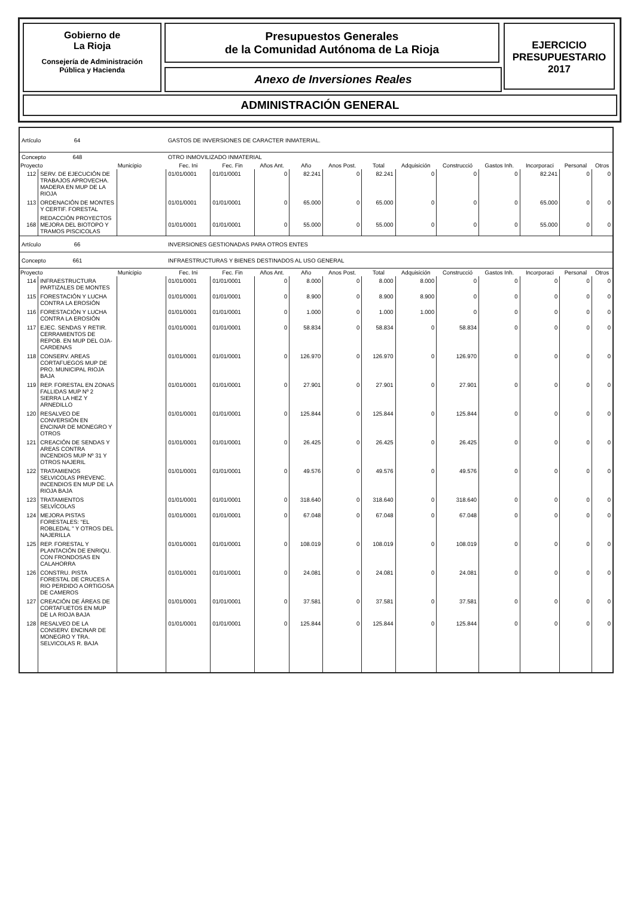Gobierno de
La Rioja
Consejería de Administración
Pública y Hacienda
Presupuestos Generales
de la Comunidad Autónoma de La Rioja
Anexo de Inversiones Reales
EJERCICIO
PRESUPUESTARIO
2017
ADMINISTRACIÓN GENERAL
| Artículo 64 | | | GASTOS DE INVERSIONES DE CARACTER INMATERIAL. | | | | | | | | | | | |
| Concepto 648 | | | OTRO INMOVILIZADO INMATERIAL | | | | | | | | | | | |
| Proyecto | | Municipio | Fec. Ini | Fec. Fin | Años Ant. | Año | Anos Post. | Total | Adquisición | Construcció | Gastos Inh. | Incorporaci | Personal | Otros |
| 112 | SERV. DE EJECUCIÓN DE TRABAJOS APROVECHA. MADERA EN MUP DE LA RIOJA | | 01/01/0001 | 01/01/0001 | 0 | 82.241 | 0 | 82.241 | 0 | 0 | 0 | 82.241 | 0 | 0 |
| 113 | ORDENACIÓN DE MONTES Y CERTIF. FORESTAL | | 01/01/0001 | 01/01/0001 | 0 | 65.000 | 0 | 65.000 | 0 | 0 | 0 | 65.000 | 0 | 0 |
| 168 | REDACCIÓN PROYECTOS MEJORA DEL BIOTOPO Y TRAMOS PISCICOLAS | | 01/01/0001 | 01/01/0001 | 0 | 55.000 | 0 | 55.000 | 0 | 0 | 0 | 55.000 | 0 | 0 |
| Artículo 66 | | | INVERSIONES GESTIONADAS PARA OTROS ENTES | | | | | | | | | | | |
| Concepto 661 | | | INFRAESTRUCTURAS Y BIENES DESTINADOS AL USO GENERAL | | | | | | | | | | | |
| Proyecto | | Municipio | Fec. Ini | Fec. Fin | Años Ant. | Año | Anos Post. | Total | Adquisición | Construcció | Gastos Inh. | Incorporaci | Personal | Otros |
| 114 | INFRAESTRUCTURA PARTIZALES DE MONTES | | 01/01/0001 | 01/01/0001 | 0 | 8.000 | 0 | 8.000 | 8.000 | 0 | 0 | 0 | 0 | 0 |
| 115 | FORESTACIÓN Y LUCHA CONTRA LA EROSIÓN | | 01/01/0001 | 01/01/0001 | 0 | 8.900 | 0 | 8.900 | 8.900 | 0 | 0 | 0 | 0 | 0 |
| 116 | FORESTACIÓN Y LUCHA CONTRA LA EROSIÓN | | 01/01/0001 | 01/01/0001 | 0 | 1.000 | 0 | 1.000 | 1.000 | 0 | 0 | 0 | 0 | 0 |
| 117 | EJEC. SENDAS Y RETIR. CERRAMIENTOS DE REPOB. EN MUP DEL OJA-CARDENAS | | 01/01/0001 | 01/01/0001 | 0 | 58.834 | 0 | 58.834 | 0 | 58.834 | 0 | 0 | 0 | 0 |
| 118 | CONSERV. AREAS CORTAFUEGOS MUP DE PRO. MUNICIPAL RIOJA BAJA | | 01/01/0001 | 01/01/0001 | 0 | 126.970 | 0 | 126.970 | 0 | 126.970 | 0 | 0 | 0 | 0 |
| 119 | REP. FORESTAL EN ZONAS FALLIDAS MUP Nº 2 SIERRA LA HEZ Y ARNEDILLO | | 01/01/0001 | 01/01/0001 | 0 | 27.901 | 0 | 27.901 | 0 | 27.901 | 0 | 0 | 0 | 0 |
| 120 | RESALVEO DE CONVERSIÓN EN ENCINAR DE MONEGRO Y OTROS | | 01/01/0001 | 01/01/0001 | 0 | 125.844 | 0 | 125.844 | 0 | 125.844 | 0 | 0 | 0 | 0 |
| 121 | CREACIÓN DE SENDAS Y AREAS CONTRA INCENDIOS MUP Nº 31 Y OTROS NAJERIL | | 01/01/0001 | 01/01/0001 | 0 | 26.425 | 0 | 26.425 | 0 | 26.425 | 0 | 0 | 0 | 0 |
| 122 | TRATAMIENOS SELVICOLAS PREVENC. INCENDIOS EN MUP DE LA RIOJA BAJA | | 01/01/0001 | 01/01/0001 | 0 | 49.576 | 0 | 49.576 | 0 | 49.576 | 0 | 0 | 0 | 0 |
| 123 | TRATAMIENTOS SELVÍCOLAS | | 01/01/0001 | 01/01/0001 | 0 | 318.640 | 0 | 318.640 | 0 | 318.640 | 0 | 0 | 0 | 0 |
| 124 | MEJORA PISTAS FORESTALES: "EL ROBLEDAL " Y OTROS DEL NAJERILLA | | 01/01/0001 | 01/01/0001 | 0 | 67.048 | 0 | 67.048 | 0 | 67.048 | 0 | 0 | 0 | 0 |
| 125 | REP. FORESTAL Y PLANTACIÓN DE ENRIQU. CON FRONDOSAS EN CALAHORRA | | 01/01/0001 | 01/01/0001 | 0 | 108.019 | 0 | 108.019 | 0 | 108.019 | 0 | 0 | 0 | 0 |
| 126 | CONSTRU. PISTA FORESTAL DE CRUCES A RIO PERDIDO A ORTIGOSA DE CAMEROS | | 01/01/0001 | 01/01/0001 | 0 | 24.081 | 0 | 24.081 | 0 | 24.081 | 0 | 0 | 0 | 0 |
| 127 | CREACIÓN DE ÁREAS DE CORTAFUETOS EN MUP DE LA RIOJA BAJA | | 01/01/0001 | 01/01/0001 | 0 | 37.581 | 0 | 37.581 | 0 | 37.581 | 0 | 0 | 0 | 0 |
| 128 | RESALVEO DE LA CONSERV. ENCINAR DE MONEGRO Y TRA. SELVICOLAS R. BAJA | | 01/01/0001 | 01/01/0001 | 0 | 125.844 | 0 | 125.844 | 0 | 125.844 | 0 | 0 | 0 | 0 |